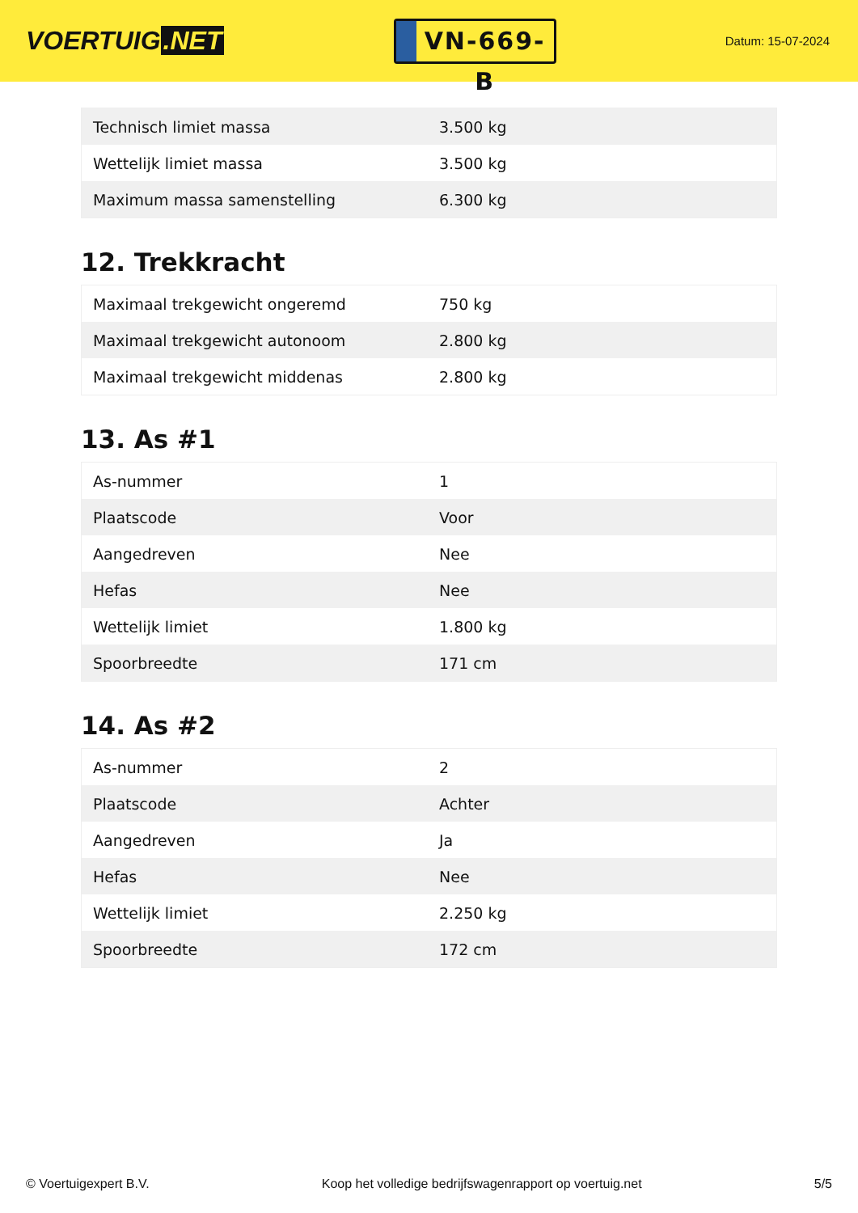VOERTUIG.NET
VN-669-B
Datum: 15-07-2024
| Technisch limiet massa | 3.500 kg |
| Wettelijk limiet massa | 3.500 kg |
| Maximum massa samenstelling | 6.300 kg |
12. Trekkracht
| Maximaal trekgewicht ongeremd | 750 kg |
| Maximaal trekgewicht autonoom | 2.800 kg |
| Maximaal trekgewicht middenas | 2.800 kg |
13. As #1
| As-nummer | 1 |
| Plaatscode | Voor |
| Aangedreven | Nee |
| Hefas | Nee |
| Wettelijk limiet | 1.800 kg |
| Spoorbreedte | 171 cm |
14. As #2
| As-nummer | 2 |
| Plaatscode | Achter |
| Aangedreven | Ja |
| Hefas | Nee |
| Wettelijk limiet | 2.250 kg |
| Spoorbreedte | 172 cm |
© Voertuigexpert B.V. Koop het volledige bedrijfswagenrapport op voertuig.net 5/5